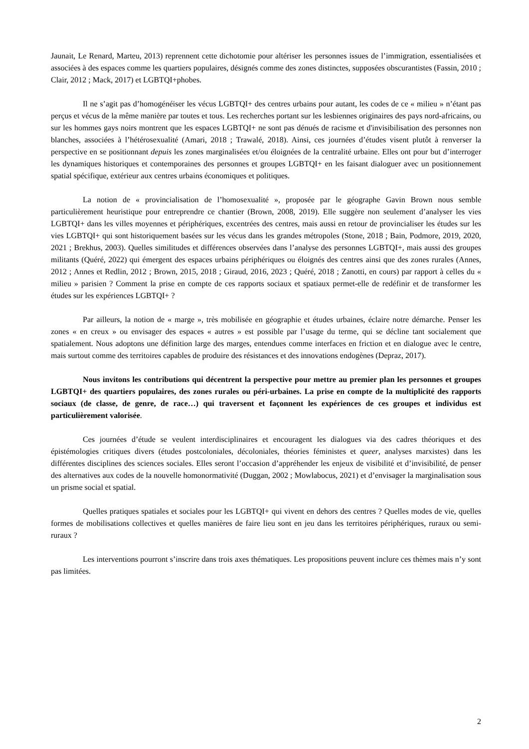Jaunait, Le Renard, Marteu, 2013) reprennent cette dichotomie pour altériser les personnes issues de l’immigration, essentialisées et associées à des espaces comme les quartiers populaires, désignés comme des zones distinctes, supposées obscurantistes (Fassin, 2010 ; Clair, 2012 ; Mack, 2017) et LGBTQI+phobes.
Il ne s’agit pas d’homogénéiser les vécus LGBTQI+ des centres urbains pour autant, les codes de ce « milieu » n’étant pas perçus et vécus de la même manière par toutes et tous. Les recherches portant sur les lesbiennes originaires des pays nord-africains, ou sur les hommes gays noirs montrent que les espaces LGBTQI+ ne sont pas dénués de racisme et d'invisibilisation des personnes non blanches, associées à l’hétérosexualité (Amari, 2018 ; Trawalé, 2018). Ainsi, ces journées d’études visent plutôt à renverser la perspective en se positionnant depuis les zones marginalisées et/ou éloignées de la centralité urbaine. Elles ont pour but d’interroger les dynamiques historiques et contemporaines des personnes et groupes LGBTQI+ en les faisant dialoguer avec un positionnement spatial spécifique, extérieur aux centres urbains économiques et politiques.
La notion de « provincialisation de l’homosexualité », proposée par le géographe Gavin Brown nous semble particulièrement heuristique pour entreprendre ce chantier (Brown, 2008, 2019). Elle suggère non seulement d’analyser les vies LGBTQI+ dans les villes moyennes et périphériques, excentrées des centres, mais aussi en retour de provincialiser les études sur les vies LGBTQI+ qui sont historiquement basées sur les vécus dans les grandes métropoles (Stone, 2018 ; Bain, Podmore, 2019, 2020, 2021 ; Brekhus, 2003). Quelles similitudes et différences observées dans l’analyse des personnes LGBTQI+, mais aussi des groupes militants (Quéré, 2022) qui émergent des espaces urbains périphériques ou éloignés des centres ainsi que des zones rurales (Annes, 2012 ; Annes et Redlin, 2012 ; Brown, 2015, 2018 ; Giraud, 2016, 2023 ; Quéré, 2018 ; Zanotti, en cours) par rapport à celles du « milieu » parisien ? Comment la prise en compte de ces rapports sociaux et spatiaux permet-elle de redéfinir et de transformer les études sur les expériences LGBTQI+ ?
Par ailleurs, la notion de « marge », très mobilisée en géographie et études urbaines, éclaire notre démarche. Penser les zones « en creux » ou envisager des espaces « autres » est possible par l’usage du terme, qui se décline tant socialement que spatialement. Nous adoptons une définition large des marges, entendues comme interfaces en friction et en dialogue avec le centre, mais surtout comme des territoires capables de produire des résistances et des innovations endogènes (Depraz, 2017).
Nous invitons les contributions qui décentrent la perspective pour mettre au premier plan les personnes et groupes LGBTQI+ des quartiers populaires, des zones rurales ou péri-urbaines. La prise en compte de la multiplicité des rapports sociaux (de classe, de genre, de race…) qui traversent et façonnent les expériences de ces groupes et individus est particulièrement valorisée.
Ces journées d’étude se veulent interdisciplinaires et encouragent les dialogues via des cadres théoriques et des épistémologies critiques divers (études postcoloniales, décoloniales, théories féministes et queer, analyses marxistes) dans les différentes disciplines des sciences sociales. Elles seront l’occasion d’appréhender les enjeux de visibilité et d’invisibilité, de penser des alternatives aux codes de la nouvelle homonormativité (Duggan, 2002 ; Mowlabocus, 2021) et d’envisager la marginalisation sous un prisme social et spatial.
Quelles pratiques spatiales et sociales pour les LGBTQI+ qui vivent en dehors des centres ? Quelles modes de vie, quelles formes de mobilisations collectives et quelles manières de faire lieu sont en jeu dans les territoires périphériques, ruraux ou semi-ruraux ?
Les interventions pourront s’inscrire dans trois axes thématiques. Les propositions peuvent inclure ces thèmes mais n’y sont pas limitées.
2